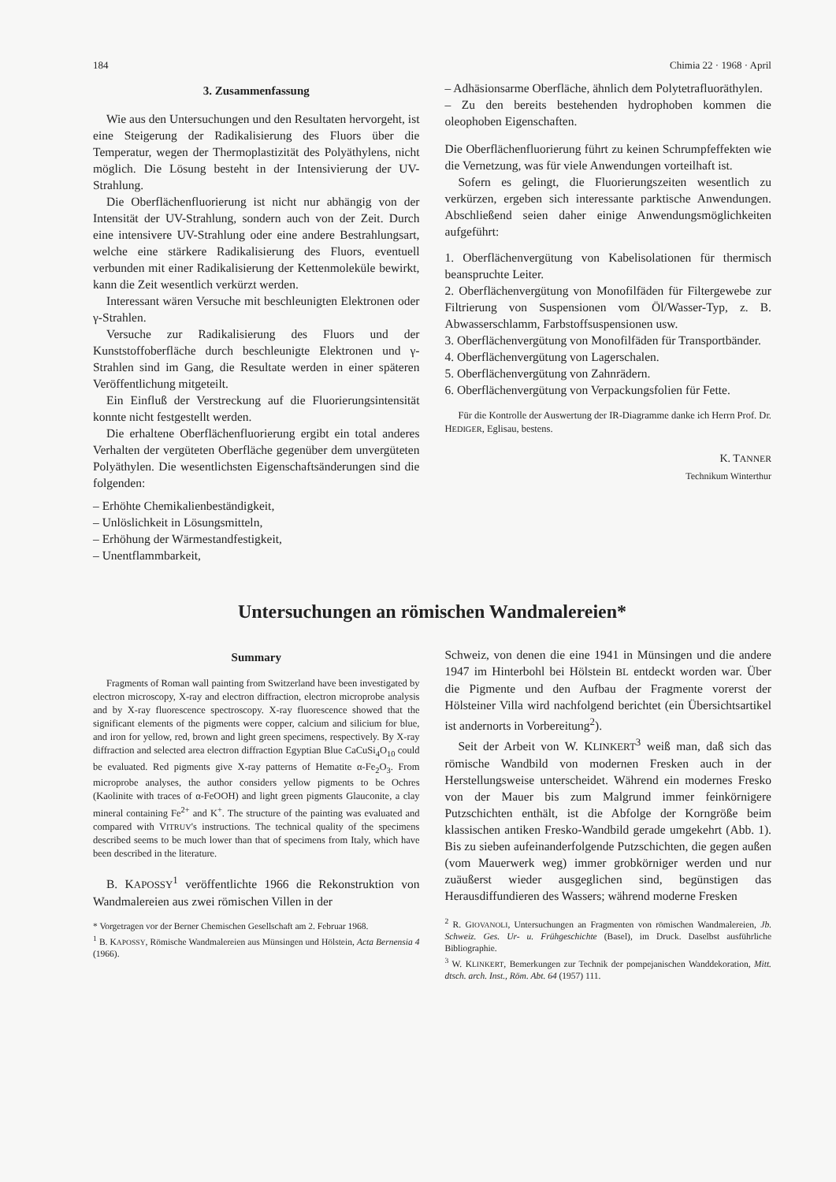184 Chimia 22 · 1968 · April
3. Zusammenfassung
Wie aus den Untersuchungen und den Resultaten hervorgeht, ist eine Steigerung der Radikalisierung des Fluors über die Temperatur, wegen der Thermoplastizität des Polyäthylens, nicht möglich. Die Lösung besteht in der Intensivierung der UV-Strahlung.
Die Oberflächenfluorierung ist nicht nur abhängig von der Intensität der UV-Strahlung, sondern auch von der Zeit. Durch eine intensivere UV-Strahlung oder eine andere Bestrahlungsart, welche eine stärkere Radikalisierung des Fluors, eventuell verbunden mit einer Radikalisierung der Kettenmoleküle bewirkt, kann die Zeit wesentlich verkürzt werden.
Interessant wären Versuche mit beschleunigten Elektronen oder γ-Strahlen.
Versuche zur Radikalisierung des Fluors und der Kunststoffoberfläche durch beschleunigte Elektronen und γ-Strahlen sind im Gang, die Resultate werden in einer späteren Veröffentlichung mitgeteilt.
Ein Einfluß der Verstreckung auf die Fluorierungsintensität konnte nicht festgestellt werden.
Die erhaltene Oberflächenfluorierung ergibt ein total anderes Verhalten der vergüteten Oberfläche gegenüber dem unvergüteten Polyäthylen. Die wesentlichsten Eigenschaftsänderungen sind die folgenden:
– Erhöhte Chemikalienbeständigkeit,
– Unlöslichkeit in Lösungsmitteln,
– Erhöhung der Wärmestandfestigkeit,
– Unentflammbarkeit,
– Adhäsionsarme Oberfläche, ähnlich dem Polytetrafluoräthylen.
– Zu den bereits bestehenden hydrophoben kommen die oleophoben Eigenschaften.
Die Oberflächenfluorierung führt zu keinen Schrumpfeffekten wie die Vernetzung, was für viele Anwendungen vorteilhaft ist.
Sofern es gelingt, die Fluorierungszeiten wesentlich zu verkürzen, ergeben sich interessante parktische Anwendungen. Abschließend seien daher einige Anwendungsmöglichkeiten aufgeführt:
1. Oberflächenvergütung von Kabelisolationen für thermisch beanspruchte Leiter.
2. Oberflächenvergütung von Monofilfäden für Filtergewebe zur Filtrierung von Suspensionen vom Öl/Wasser-Typ, z. B. Abwasserschlamm, Farbstoffsuspensionen usw.
3. Oberflächenvergütung von Monofilfäden für Transportbänder.
4. Oberflächenvergütung von Lagerschalen.
5. Oberflächenvergütung von Zahnrädern.
6. Oberflächenvergütung von Verpackungsfolien für Fette.
Für die Kontrolle der Auswertung der IR-Diagramme danke ich Herrn Prof. Dr. HEDIGER, Eglisau, bestens.
K. TANNER
Technikum Winterthur
Untersuchungen an römischen Wandmalereien*
Summary
Fragments of Roman wall painting from Switzerland have been investigated by electron microscopy, X-ray and electron diffraction, electron microprobe analysis and by X-ray fluorescence spectroscopy. X-ray fluorescence showed that the significant elements of the pigments were copper, calcium and silicium for blue, and iron for yellow, red, brown and light green specimens, respectively. By X-ray diffraction and selected area electron diffraction Egyptian Blue CaCuSi<sub>4</sub>O<sub>10</sub> could be evaluated. Red pigments give X-ray patterns of Hematite α-Fe<sub>2</sub>O<sub>3</sub>. From microprobe analyses, the author considers yellow pigments to be Ochres (Kaolinite with traces of α-FeOOH) and light green pigments Glauconite, a clay mineral containing Fe<sup>2+</sup> and K<sup>+</sup>. The structure of the painting was evaluated and compared with VITRUV's instructions. The technical quality of the specimens described seems to be much lower than that of specimens from Italy, which have been described in the literature.
B. KAPOSSY<sup>1</sup> veröffentlichte 1966 die Rekonstruktion von Wandmalereien aus zwei römischen Villen in der
* Vorgetragen vor der Berner Chemischen Gesellschaft am 2. Februar 1968.
<sup>1</sup> B. KAPOSSY, Römische Wandmalereien aus Münsingen und Hölstein, Acta Bernensia 4 (1966).
Schweiz, von denen die eine 1941 in Münsingen und die andere 1947 im Hinterbohl bei Hölstein BL entdeckt worden war. Über die Pigmente und den Aufbau der Fragmente vorerst der Hölsteiner Villa wird nachfolgend berichtet (ein Übersichtsartikel ist andernorts in Vorbereitung<sup>2</sup>).
Seit der Arbeit von W. KLINKERT<sup>3</sup> weiß man, daß sich das römische Wandbild von modernen Fresken auch in der Herstellungsweise unterscheidet. Während ein modernes Fresko von der Mauer bis zum Malgrund immer feinkörnigere Putzschichten enthält, ist die Abfolge der Korngröße beim klassischen antiken Fresko-Wandbild gerade umgekehrt (Abb. 1). Bis zu sieben aufeinanderfolgende Putzschichten, die gegen außen (vom Mauerwerk weg) immer grobkörniger werden und nur zuäußerst wieder ausgeglichen sind, begünstigen das Herausdiffundieren des Wassers; während moderne Fresken
<sup>2</sup> R. GIOVANOLI, Untersuchungen an Fragmenten von römischen Wandmalereien, Jb. Schweiz. Ges. Ur- u. Frühgeschichte (Basel), im Druck. Daselbst ausführliche Bibliographie.
<sup>3</sup> W. KLINKERT, Bemerkungen zur Technik der pompejanischen Wanddekoration, Mitt. dtsch. arch. Inst., Röm. Abt. 64 (1957) 111.